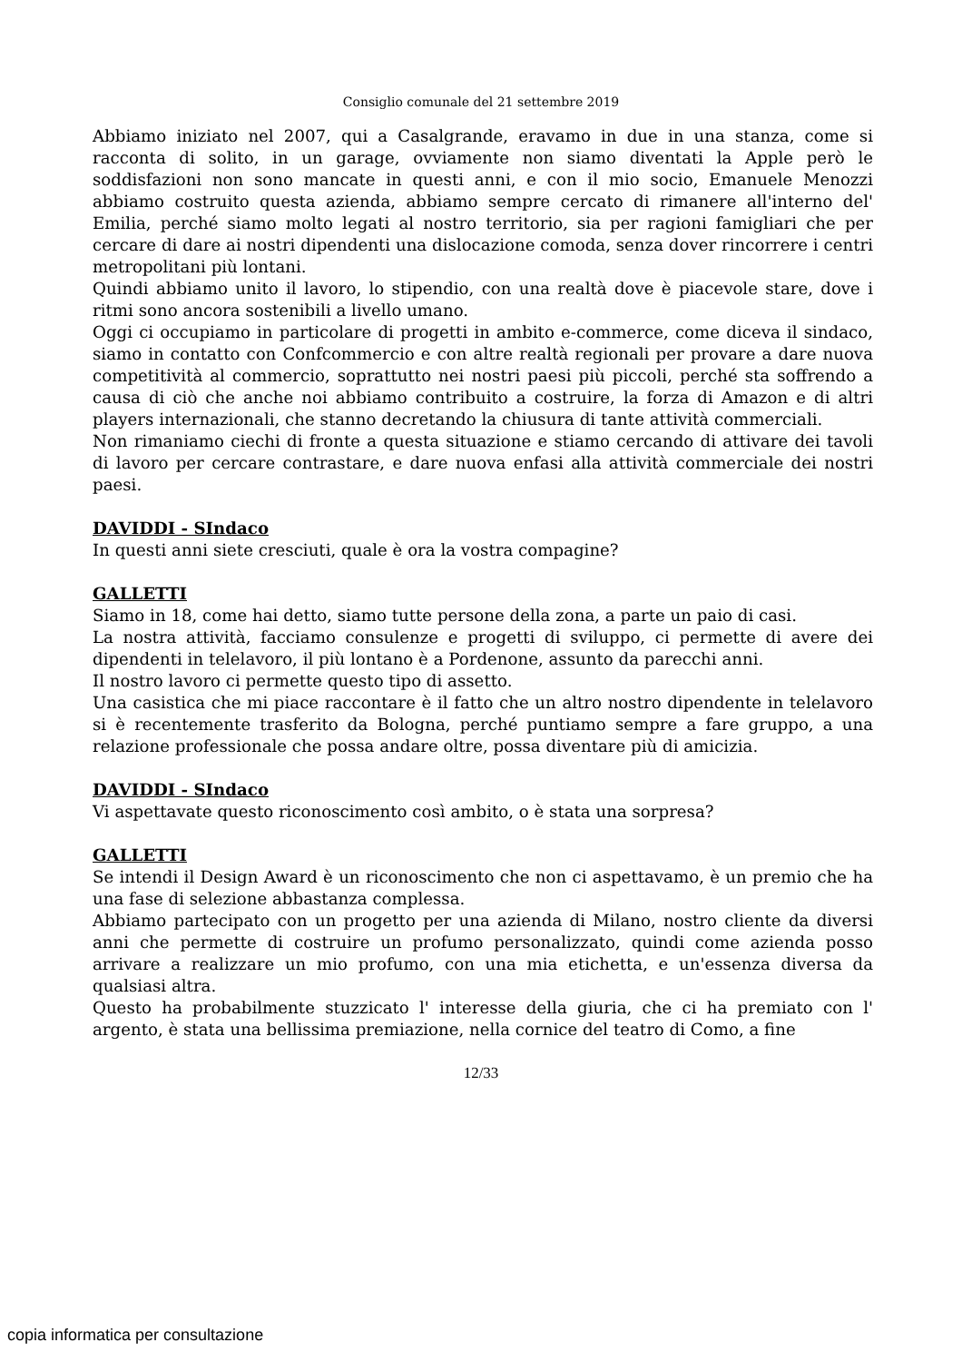Consiglio comunale del 21 settembre 2019
Abbiamo iniziato nel 2007, qui a Casalgrande, eravamo in due in una stanza, come si racconta di solito, in un garage, ovviamente non siamo diventati la Apple però le soddisfazioni non sono mancate in questi anni, e con il mio socio, Emanuele Menozzi abbiamo costruito questa azienda, abbiamo sempre cercato di rimanere all'interno del' Emilia, perché siamo molto legati al nostro territorio, sia per ragioni famigliari che per cercare di dare ai nostri dipendenti una dislocazione comoda, senza dover rincorrere i centri metropolitani più lontani.
Quindi abbiamo unito il lavoro, lo stipendio, con una realtà dove è piacevole stare, dove i ritmi sono ancora sostenibili a livello umano.
Oggi ci occupiamo in particolare di progetti in ambito e-commerce, come diceva il sindaco, siamo in contatto con Confcommercio e con altre realtà regionali per provare a dare nuova competitività al commercio, soprattutto nei nostri paesi più piccoli, perché sta soffrendo a causa di ciò che anche noi abbiamo contribuito a costruire, la forza di Amazon e di altri players internazionali, che stanno decretando la chiusura di tante attività commerciali.
Non rimaniamo ciechi di fronte a questa situazione e stiamo cercando di attivare dei tavoli di lavoro per cercare contrastare, e dare nuova enfasi alla attività commerciale dei nostri paesi.
DAVIDDI - SIndaco
In questi anni siete cresciuti, quale è ora la vostra compagine?
GALLETTI
Siamo in 18, come hai detto, siamo tutte persone della zona, a parte un paio di casi.
La nostra attività, facciamo consulenze e progetti di sviluppo, ci permette di avere dei dipendenti in telelavoro, il più lontano è a Pordenone, assunto da parecchi anni.
Il nostro lavoro ci permette questo tipo di assetto.
Una casistica che mi piace raccontare è il fatto che un altro nostro dipendente in telelavoro si è recentemente trasferito da Bologna, perché puntiamo sempre a fare gruppo, a una relazione professionale che possa andare oltre, possa diventare più di amicizia.
DAVIDDI - SIndaco
Vi aspettavate questo riconoscimento così ambito, o è stata una sorpresa?
GALLETTI
Se intendi il Design Award è un riconoscimento che non ci aspettavamo, è un premio che ha una fase di selezione abbastanza complessa.
Abbiamo partecipato con un progetto per una azienda di Milano, nostro cliente da diversi anni che permette di costruire un profumo personalizzato, quindi come azienda posso arrivare a realizzare un mio profumo, con una mia etichetta, e un'essenza diversa da qualsiasi altra.
Questo ha probabilmente stuzzicato l' interesse della giuria, che ci ha premiato con l' argento, è stata una bellissima premiazione, nella cornice del teatro di Como, a fine
12/33
copia informatica per consultazione